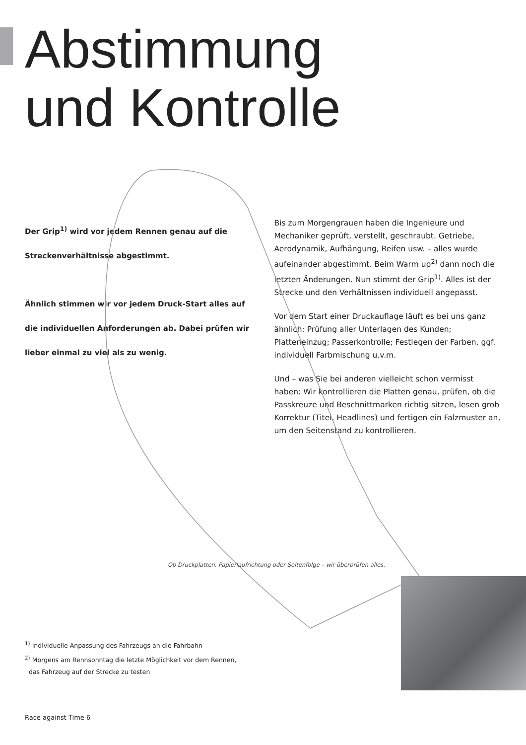Abstimmung
und Kontrolle
Der Grip<sup>1)</sup> wird vor jedem Rennen genau auf die Streckenverhältnisse abgestimmt.
Ähnlich stimmen wir vor jedem Druck-Start alles auf die individuellen Anforderungen ab. Dabei prüfen wir lieber einmal zu viel als zu wenig.
Bis zum Morgengrauen haben die Ingenieure und Mechaniker geprüft, verstellt, geschraubt. Getriebe, Aerodynamik, Aufhängung, Reifen usw. – alles wurde aufeinander abgestimmt. Beim Warm up<sup>2)</sup> dann noch die letzten Änderungen. Nun stimmt der Grip<sup>1)</sup>. Alles ist der Strecke und den Verhältnissen individuell angepasst.
Vor dem Start einer Druckauflage läuft es bei uns ganz ähnlich: Prüfung aller Unterlagen des Kunden; Platteneinzug; Passerkontrolle; Festlegen der Farben, ggf. individuell Farbmischung u.v.m.
Und – was Sie bei anderen vielleicht schon vermisst haben: Wir kontrollieren die Platten genau, prüfen, ob die Passkreuze und Beschnittmarken richtig sitzen, lesen grob Korrektur (Titel, Headlines) und fertigen ein Falzmuster an, um den Seitenstand zu kontrollieren.
Ob Druckplatten, Papierlaufrichtung oder Seitenfolge – wir überprüfen alles.
<sup>1)</sup> Individuelle Anpassung des Fahrzeugs an die Fahrbahn
<sup>2)</sup> Morgens am Rennsonntag die letzte Möglichkeit vor dem Rennen,
das Fahrzeug auf der Strecke zu testen
Race against Time 6